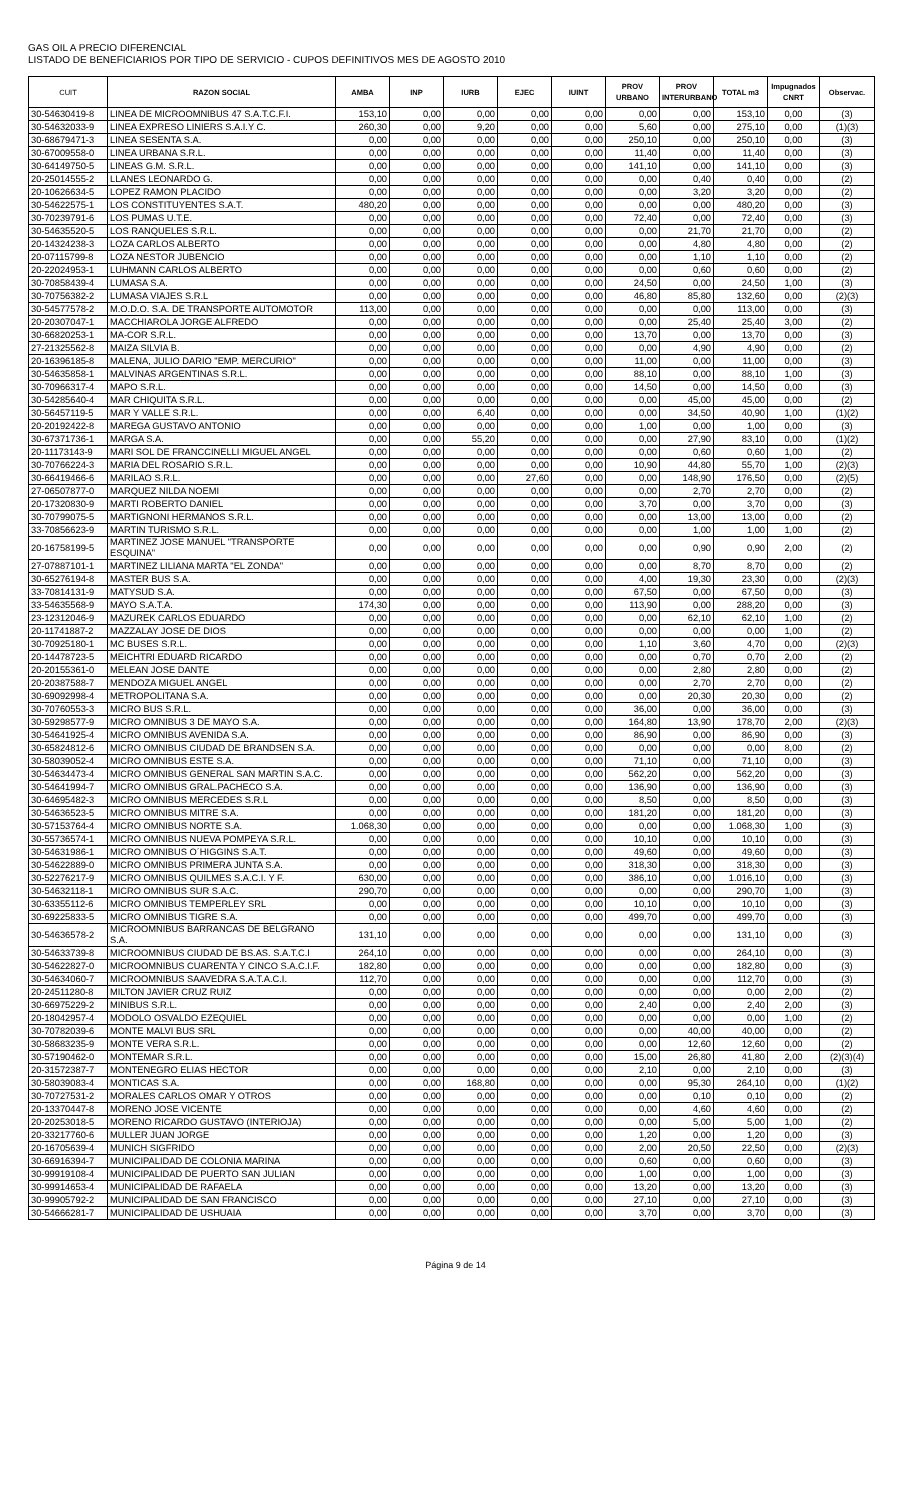GAS OIL A PRECIO DIFERENCIAL
LISTADO DE BENEFICIARIOS POR TIPO DE SERVICIO - CUPOS DEFINITIVOS MES DE AGOSTO 2010
| CUIT | RAZON SOCIAL | AMBA | INP | IURB | EJEC | IUINT | PROV URBANO | PROV INTERURBANO | TOTAL m3 | Impugnados CNRT | Observac. |
| --- | --- | --- | --- | --- | --- | --- | --- | --- | --- | --- | --- |
| 30-54630419-8 | LINEA DE MICROOMNIBUS 47 S.A.T.C.F.I. | 153,10 | 0,00 | 0,00 | 0,00 | 0,00 | 0,00 | 0,00 | 153,10 | 0,00 | (3) |
| 30-54632033-9 | LINEA EXPRESO LINIERS S.A.I.Y C. | 260,30 | 0,00 | 9,20 | 0,00 | 0,00 | 5,60 | 0,00 | 275,10 | 0,00 | (1)(3) |
| 30-68679471-3 | LINEA SESENTA S.A. | 0,00 | 0,00 | 0,00 | 0,00 | 0,00 | 250,10 | 0,00 | 250,10 | 0,00 | (3) |
| 30-67009558-0 | LINEA URBANA S.R.L. | 0,00 | 0,00 | 0,00 | 0,00 | 0,00 | 11,40 | 0,00 | 11,40 | 0,00 | (3) |
| 30-64149750-5 | LINEAS G.M. S.R.L. | 0,00 | 0,00 | 0,00 | 0,00 | 0,00 | 141,10 | 0,00 | 141,10 | 0,00 | (3) |
| 20-25014555-2 | LLANES LEONARDO G. | 0,00 | 0,00 | 0,00 | 0,00 | 0,00 | 0,00 | 0,40 | 0,40 | 0,00 | (2) |
| 20-10626634-5 | LOPEZ RAMON PLACIDO | 0,00 | 0,00 | 0,00 | 0,00 | 0,00 | 0,00 | 3,20 | 3,20 | 0,00 | (2) |
| 30-54622575-1 | LOS CONSTITUYENTES S.A.T. | 480,20 | 0,00 | 0,00 | 0,00 | 0,00 | 0,00 | 0,00 | 480,20 | 0,00 | (3) |
| 30-70239791-6 | LOS PUMAS U.T.E. | 0,00 | 0,00 | 0,00 | 0,00 | 0,00 | 72,40 | 0,00 | 72,40 | 0,00 | (3) |
| 30-54635520-5 | LOS RANQUELES S.R.L. | 0,00 | 0,00 | 0,00 | 0,00 | 0,00 | 0,00 | 21,70 | 21,70 | 0,00 | (2) |
| 20-14324238-3 | LOZA CARLOS ALBERTO | 0,00 | 0,00 | 0,00 | 0,00 | 0,00 | 0,00 | 4,80 | 4,80 | 0,00 | (2) |
| 20-07115799-8 | LOZA NESTOR JUBENCIO | 0,00 | 0,00 | 0,00 | 0,00 | 0,00 | 0,00 | 1,10 | 1,10 | 0,00 | (2) |
| 20-22024953-1 | LUHMANN CARLOS ALBERTO | 0,00 | 0,00 | 0,00 | 0,00 | 0,00 | 0,00 | 0,60 | 0,60 | 0,00 | (2) |
| 30-70858439-4 | LUMASA S.A. | 0,00 | 0,00 | 0,00 | 0,00 | 0,00 | 24,50 | 0,00 | 24,50 | 1,00 | (3) |
| 30-70756382-2 | LUMASA VIAJES S.R.L | 0,00 | 0,00 | 0,00 | 0,00 | 0,00 | 46,80 | 85,80 | 132,60 | 0,00 | (2)(3) |
| 30-54577578-2 | M.O.D.O. S.A. DE TRANSPORTE AUTOMOTOR | 113,00 | 0,00 | 0,00 | 0,00 | 0,00 | 0,00 | 0,00 | 113,00 | 0,00 | (3) |
| 20-20307047-1 | MACCHIAROLA JORGE ALFREDO | 0,00 | 0,00 | 0,00 | 0,00 | 0,00 | 0,00 | 25,40 | 25,40 | 3,00 | (2) |
| 30-66820253-1 | MA-COR S.R.L. | 0,00 | 0,00 | 0,00 | 0,00 | 0,00 | 13,70 | 0,00 | 13,70 | 0,00 | (3) |
| 27-21325562-8 | MAIZA SILVIA B. | 0,00 | 0,00 | 0,00 | 0,00 | 0,00 | 0,00 | 4,90 | 4,90 | 0,00 | (2) |
| 20-16396185-8 | MALENA, JULIO DARIO "EMP. MERCURIO" | 0,00 | 0,00 | 0,00 | 0,00 | 0,00 | 11,00 | 0,00 | 11,00 | 0,00 | (3) |
| 30-54635858-1 | MALVINAS ARGENTINAS S.R.L. | 0,00 | 0,00 | 0,00 | 0,00 | 0,00 | 88,10 | 0,00 | 88,10 | 1,00 | (3) |
| 30-70966317-4 | MAPO S.R.L. | 0,00 | 0,00 | 0,00 | 0,00 | 0,00 | 14,50 | 0,00 | 14,50 | 0,00 | (3) |
| 30-54285640-4 | MAR CHIQUITA S.R.L. | 0,00 | 0,00 | 0,00 | 0,00 | 0,00 | 0,00 | 45,00 | 45,00 | 0,00 | (2) |
| 30-56457119-5 | MAR Y VALLE S.R.L. | 0,00 | 0,00 | 6,40 | 0,00 | 0,00 | 0,00 | 34,50 | 40,90 | 1,00 | (1)(2) |
| 20-20192422-8 | MAREGA GUSTAVO ANTONIO | 0,00 | 0,00 | 0,00 | 0,00 | 0,00 | 1,00 | 0,00 | 1,00 | 0,00 | (3) |
| 30-67371736-1 | MARGA S.A. | 0,00 | 0,00 | 55,20 | 0,00 | 0,00 | 0,00 | 27,90 | 83,10 | 0,00 | (1)(2) |
| 20-11173143-9 | MARI SOL DE FRANCCINELLI MIGUEL ANGEL | 0,00 | 0,00 | 0,00 | 0,00 | 0,00 | 0,00 | 0,60 | 0,60 | 1,00 | (2) |
| 30-70766224-3 | MARIA DEL ROSARIO S.R.L. | 0,00 | 0,00 | 0,00 | 0,00 | 0,00 | 10,90 | 44,80 | 55,70 | 1,00 | (2)(3) |
| 30-66419466-6 | MARILAO S.R.L. | 0,00 | 0,00 | 0,00 | 27,60 | 0,00 | 0,00 | 148,90 | 176,50 | 0,00 | (2)(5) |
| 27-06507877-0 | MARQUEZ NILDA NOEMI | 0,00 | 0,00 | 0,00 | 0,00 | 0,00 | 0,00 | 2,70 | 2,70 | 0,00 | (2) |
| 20-17320830-9 | MARTI ROBERTO DANIEL | 0,00 | 0,00 | 0,00 | 0,00 | 0,00 | 3,70 | 0,00 | 3,70 | 0,00 | (3) |
| 30-70799075-5 | MARTIGNONI HERMANOS S.R.L. | 0,00 | 0,00 | 0,00 | 0,00 | 0,00 | 0,00 | 13,00 | 13,00 | 0,00 | (2) |
| 33-70856623-9 | MARTIN TURISMO S.R.L. | 0,00 | 0,00 | 0,00 | 0,00 | 0,00 | 0,00 | 1,00 | 1,00 | 1,00 | (2) |
| 20-16758199-5 | MARTINEZ JOSE MANUEL "TRANSPORTE ESQUINA" | 0,00 | 0,00 | 0,00 | 0,00 | 0,00 | 0,00 | 0,90 | 0,90 | 2,00 | (2) |
| 27-07887101-1 | MARTINEZ LILIANA MARTA "EL ZONDA" | 0,00 | 0,00 | 0,00 | 0,00 | 0,00 | 0,00 | 8,70 | 8,70 | 0,00 | (2) |
| 30-65276194-8 | MASTER BUS S.A. | 0,00 | 0,00 | 0,00 | 0,00 | 0,00 | 4,00 | 19,30 | 23,30 | 0,00 | (2)(3) |
| 33-70814131-9 | MATYSUD S.A. | 0,00 | 0,00 | 0,00 | 0,00 | 0,00 | 67,50 | 0,00 | 67,50 | 0,00 | (3) |
| 33-54635568-9 | MAYO S.A.T.A. | 174,30 | 0,00 | 0,00 | 0,00 | 0,00 | 113,90 | 0,00 | 288,20 | 0,00 | (3) |
| 23-12312046-9 | MAZUREK CARLOS EDUARDO | 0,00 | 0,00 | 0,00 | 0,00 | 0,00 | 0,00 | 62,10 | 62,10 | 1,00 | (2) |
| 20-11741887-2 | MAZZALAY JOSE DE DIOS | 0,00 | 0,00 | 0,00 | 0,00 | 0,00 | 0,00 | 0,00 | 0,00 | 1,00 | (2) |
| 30-70925180-1 | MC BUSES S.R.L. | 0,00 | 0,00 | 0,00 | 0,00 | 0,00 | 1,10 | 3,60 | 4,70 | 0,00 | (2)(3) |
| 20-14478723-5 | MEICHTRI EDUARD RICARDO | 0,00 | 0,00 | 0,00 | 0,00 | 0,00 | 0,00 | 0,70 | 0,70 | 2,00 | (2) |
| 20-20155361-0 | MELEAN JOSE DANTE | 0,00 | 0,00 | 0,00 | 0,00 | 0,00 | 0,00 | 2,80 | 2,80 | 0,00 | (2) |
| 20-20387588-7 | MENDOZA MIGUEL ANGEL | 0,00 | 0,00 | 0,00 | 0,00 | 0,00 | 0,00 | 2,70 | 2,70 | 0,00 | (2) |
| 30-69092998-4 | METROPOLITANA S.A. | 0,00 | 0,00 | 0,00 | 0,00 | 0,00 | 0,00 | 20,30 | 20,30 | 0,00 | (2) |
| 30-70760553-3 | MICRO BUS S.R.L. | 0,00 | 0,00 | 0,00 | 0,00 | 0,00 | 36,00 | 0,00 | 36,00 | 0,00 | (3) |
| 30-59298577-9 | MICRO OMNIBUS 3 DE MAYO S.A. | 0,00 | 0,00 | 0,00 | 0,00 | 0,00 | 164,80 | 13,90 | 178,70 | 2,00 | (2)(3) |
| 30-54641925-4 | MICRO OMNIBUS AVENIDA S.A. | 0,00 | 0,00 | 0,00 | 0,00 | 0,00 | 86,90 | 0,00 | 86,90 | 0,00 | (3) |
| 30-65824812-6 | MICRO OMNIBUS CIUDAD DE BRANDSEN S.A. | 0,00 | 0,00 | 0,00 | 0,00 | 0,00 | 0,00 | 0,00 | 0,00 | 8,00 | (2) |
| 30-58039052-4 | MICRO OMNIBUS ESTE S.A. | 0,00 | 0,00 | 0,00 | 0,00 | 0,00 | 71,10 | 0,00 | 71,10 | 0,00 | (3) |
| 30-54634473-4 | MICRO OMNIBUS GENERAL SAN MARTIN S.A.C. | 0,00 | 0,00 | 0,00 | 0,00 | 0,00 | 562,20 | 0,00 | 562,20 | 0,00 | (3) |
| 30-54641994-7 | MICRO OMNIBUS GRAL.PACHECO S.A. | 0,00 | 0,00 | 0,00 | 0,00 | 0,00 | 136,90 | 0,00 | 136,90 | 0,00 | (3) |
| 30-64695482-3 | MICRO OMNIBUS MERCEDES S.R.L | 0,00 | 0,00 | 0,00 | 0,00 | 0,00 | 8,50 | 0,00 | 8,50 | 0,00 | (3) |
| 30-54636523-5 | MICRO OMNIBUS MITRE S.A. | 0,00 | 0,00 | 0,00 | 0,00 | 0,00 | 181,20 | 0,00 | 181,20 | 0,00 | (3) |
| 30-57153764-4 | MICRO OMNIBUS NORTE S.A. | 1.068,30 | 0,00 | 0,00 | 0,00 | 0,00 | 0,00 | 0,00 | 1.068,30 | 1,00 | (3) |
| 30-55736574-1 | MICRO OMNIBUS NUEVA POMPEYA S.R.L. | 0,00 | 0,00 | 0,00 | 0,00 | 0,00 | 10,10 | 0,00 | 10,10 | 0,00 | (3) |
| 30-54631986-1 | MICRO OMNIBUS O´HIGGINS S.A.T. | 0,00 | 0,00 | 0,00 | 0,00 | 0,00 | 49,60 | 0,00 | 49,60 | 0,00 | (3) |
| 30-54622889-0 | MICRO OMNIBUS PRIMERA JUNTA S.A. | 0,00 | 0,00 | 0,00 | 0,00 | 0,00 | 318,30 | 0,00 | 318,30 | 0,00 | (3) |
| 30-52276217-9 | MICRO OMNIBUS QUILMES S.A.C.I. Y F. | 630,00 | 0,00 | 0,00 | 0,00 | 0,00 | 386,10 | 0,00 | 1.016,10 | 0,00 | (3) |
| 30-54632118-1 | MICRO OMNIBUS SUR S.A.C. | 290,70 | 0,00 | 0,00 | 0,00 | 0,00 | 0,00 | 0,00 | 290,70 | 1,00 | (3) |
| 30-63355112-6 | MICRO OMNIBUS TEMPERLEY SRL | 0,00 | 0,00 | 0,00 | 0,00 | 0,00 | 10,10 | 0,00 | 10,10 | 0,00 | (3) |
| 30-69225833-5 | MICRO OMNIBUS TIGRE S.A. | 0,00 | 0,00 | 0,00 | 0,00 | 0,00 | 499,70 | 0,00 | 499,70 | 0,00 | (3) |
| 30-54636578-2 | MICROOMNIBUS BARRANCAS DE BELGRANO S.A. | 131,10 | 0,00 | 0,00 | 0,00 | 0,00 | 0,00 | 0,00 | 131,10 | 0,00 | (3) |
| 30-54633739-8 | MICROOMNIBUS CIUDAD DE BS.AS. S.A.T.C.I | 264,10 | 0,00 | 0,00 | 0,00 | 0,00 | 0,00 | 0,00 | 264,10 | 0,00 | (3) |
| 30-54622827-0 | MICROOMNIBUS CUARENTA Y CINCO S.A.C.I.F. | 182,80 | 0,00 | 0,00 | 0,00 | 0,00 | 0,00 | 0,00 | 182,80 | 0,00 | (3) |
| 30-54634060-7 | MICROOMNIBUS SAAVEDRA S.A.T.A.C.I. | 112,70 | 0,00 | 0,00 | 0,00 | 0,00 | 0,00 | 0,00 | 112,70 | 0,00 | (3) |
| 20-24511280-8 | MILTON JAVIER CRUZ RUIZ | 0,00 | 0,00 | 0,00 | 0,00 | 0,00 | 0,00 | 0,00 | 0,00 | 2,00 | (2) |
| 30-66975229-2 | MINIBUS S.R.L. | 0,00 | 0,00 | 0,00 | 0,00 | 0,00 | 2,40 | 0,00 | 2,40 | 2,00 | (3) |
| 20-18042957-4 | MODOLO OSVALDO EZEQUIEL | 0,00 | 0,00 | 0,00 | 0,00 | 0,00 | 0,00 | 0,00 | 0,00 | 1,00 | (2) |
| 30-70782039-6 | MONTE MALVI BUS SRL | 0,00 | 0,00 | 0,00 | 0,00 | 0,00 | 0,00 | 40,00 | 40,00 | 0,00 | (2) |
| 30-58683235-9 | MONTE VERA S.R.L. | 0,00 | 0,00 | 0,00 | 0,00 | 0,00 | 0,00 | 12,60 | 12,60 | 0,00 | (2) |
| 30-57190462-0 | MONTEMAR S.R.L. | 0,00 | 0,00 | 0,00 | 0,00 | 0,00 | 15,00 | 26,80 | 41,80 | 2,00 | (2)(3)(4) |
| 20-31572387-7 | MONTENEGRO ELIAS HECTOR | 0,00 | 0,00 | 0,00 | 0,00 | 0,00 | 2,10 | 0,00 | 2,10 | 0,00 | (3) |
| 30-58039083-4 | MONTICAS S.A. | 0,00 | 0,00 | 168,80 | 0,00 | 0,00 | 0,00 | 95,30 | 264,10 | 0,00 | (1)(2) |
| 30-70727531-2 | MORALES CARLOS OMAR Y OTROS | 0,00 | 0,00 | 0,00 | 0,00 | 0,00 | 0,00 | 0,10 | 0,10 | 0,00 | (2) |
| 20-13370447-8 | MORENO JOSE VICENTE | 0,00 | 0,00 | 0,00 | 0,00 | 0,00 | 0,00 | 4,60 | 4,60 | 0,00 | (2) |
| 20-20253018-5 | MORENO RICARDO GUSTAVO (INTERIOJA) | 0,00 | 0,00 | 0,00 | 0,00 | 0,00 | 0,00 | 5,00 | 5,00 | 1,00 | (2) |
| 20-33217760-6 | MULLER JUAN JORGE | 0,00 | 0,00 | 0,00 | 0,00 | 0,00 | 1,20 | 0,00 | 1,20 | 0,00 | (3) |
| 20-16705639-4 | MUNICH SIGFRIDO | 0,00 | 0,00 | 0,00 | 0,00 | 0,00 | 2,00 | 20,50 | 22,50 | 0,00 | (2)(3) |
| 30-66916394-7 | MUNICIPALIDAD DE COLONIA MARINA | 0,00 | 0,00 | 0,00 | 0,00 | 0,00 | 0,60 | 0,00 | 0,60 | 0,00 | (3) |
| 30-99919108-4 | MUNICIPALIDAD DE PUERTO SAN JULIAN | 0,00 | 0,00 | 0,00 | 0,00 | 0,00 | 1,00 | 0,00 | 1,00 | 0,00 | (3) |
| 30-99914653-4 | MUNICIPALIDAD DE RAFAELA | 0,00 | 0,00 | 0,00 | 0,00 | 0,00 | 13,20 | 0,00 | 13,20 | 0,00 | (3) |
| 30-99905792-2 | MUNICIPALIDAD DE SAN FRANCISCO | 0,00 | 0,00 | 0,00 | 0,00 | 0,00 | 27,10 | 0,00 | 27,10 | 0,00 | (3) |
| 30-54666281-7 | MUNICIPALIDAD DE USHUAIA | 0,00 | 0,00 | 0,00 | 0,00 | 0,00 | 3,70 | 0,00 | 3,70 | 0,00 | (3) |
Página 9 de 14